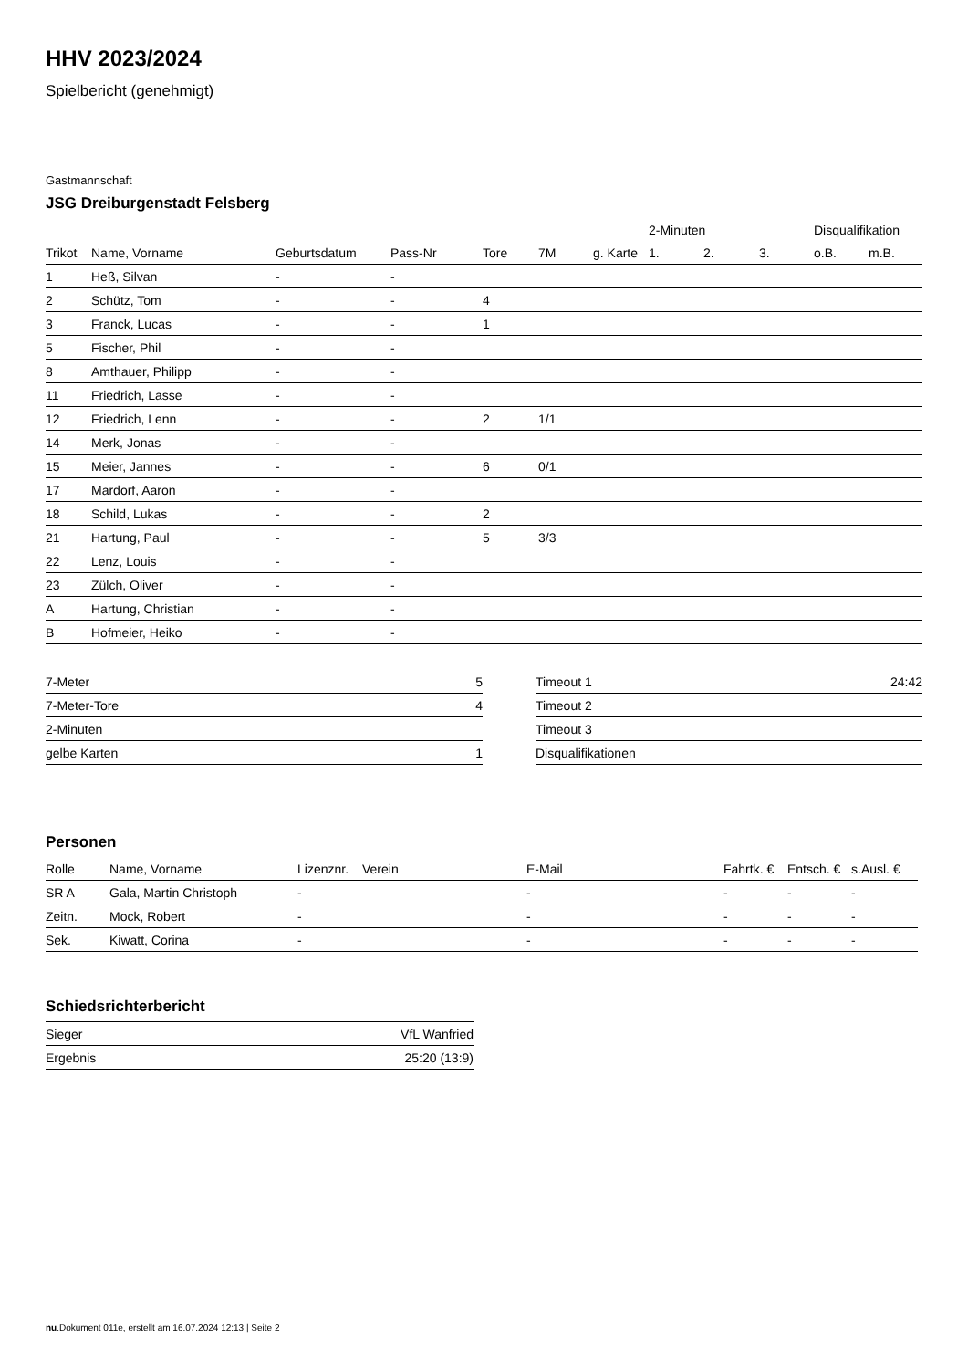HHV 2023/2024
Spielbericht (genehmigt)
Gastmannschaft
JSG Dreiburgenstadt Felsberg
| | | | | | | | 2-Minuten | | | Disqualifikation | |
| Trikot | Name, Vorname | Geburtsdatum | Pass-Nr | Tore | 7M | g. Karte | 1. | 2. | 3. | o.B. | m.B. |
| 1 | Heß, Silvan | - | - | | | | | | | | |
| 2 | Schütz, Tom | - | - | 4 | | | | | | | |
| 3 | Franck, Lucas | - | - | 1 | | | | | | | |
| 5 | Fischer, Phil | - | - | | | | | | | | |
| 8 | Amthauer, Philipp | - | - | | | | | | | | |
| 11 | Friedrich, Lasse | - | - | | | | | | | | |
| 12 | Friedrich, Lenn | - | - | 2 | 1/1 | | | | | | |
| 14 | Merk, Jonas | - | - | | | | | | | | |
| 15 | Meier, Jannes | - | - | 6 | 0/1 | | | | | | |
| 17 | Mardorf, Aaron | - | - | | | | | | | | |
| 18 | Schild, Lukas | - | - | 2 | | | | | | | |
| 21 | Hartung, Paul | - | - | 5 | 3/3 | | | | | | |
| 22 | Lenz, Louis | - | - | | | | | | | | |
| 23 | Zülch, Oliver | - | - | | | | | | | | |
| A | Hartung, Christian | - | - | | | | | | | | |
| B | Hofmeier, Heiko | - | - | | | | | | | | |
| 7-Meter | 5 |
| 7-Meter-Tore | 4 |
| 2-Minuten | |
| gelbe Karten | 1 |
| Timeout 1 | 24:42 |
| Timeout 2 | |
| Timeout 3 | |
| Disqualifikationen | |
Personen
| Rolle | Name, Vorname | Lizenznr. | Verein | E-Mail | Fahrtk. € | Entsch. € | s.Ausl. € |
| --- | --- | --- | --- | --- | --- | --- | --- |
| SR A | Gala, Martin Christoph | - | | - | - | - | - |
| Zeitn. | Mock, Robert | - | | - | - | - | - |
| Sek. | Kiwatt, Corina | - | | - | - | - | - |
Schiedsrichterbericht
| Sieger | VfL Wanfried |
| Ergebnis | 25:20 (13:9) |
nu.Dokument 011e, erstellt am 16.07.2024 12:13 | Seite 2